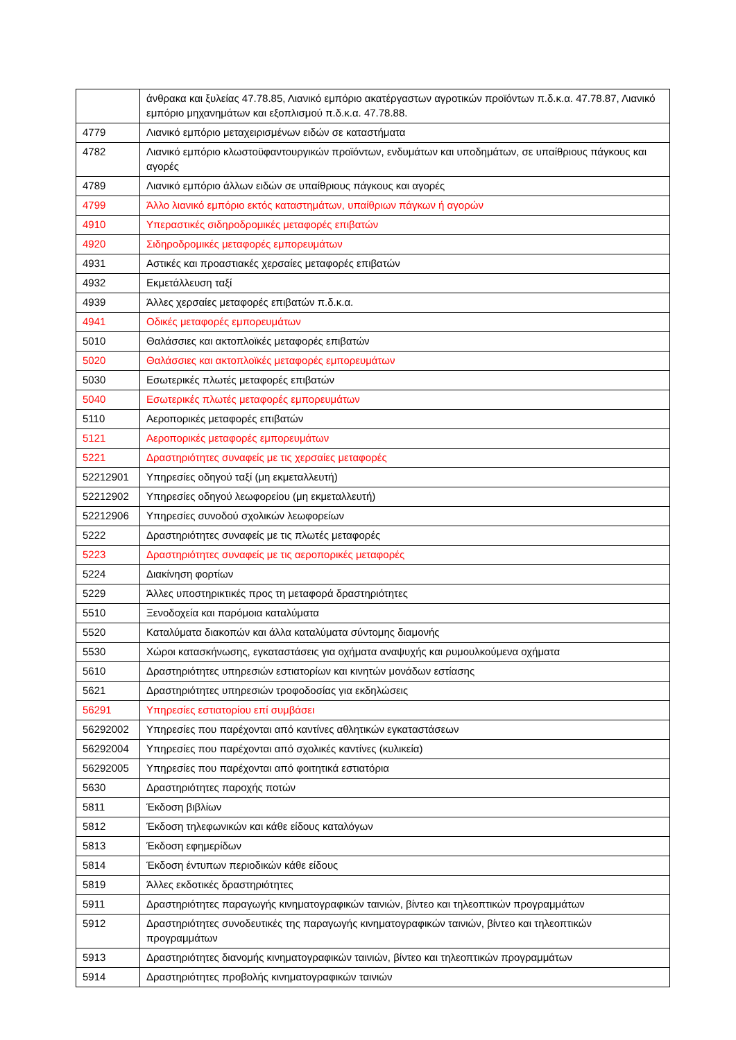| | άνθρακα και ξυλείας 47.78.85, Λιανικό εμπόριο ακατέργαστων αγροτικών προϊόντων π.δ.κ.α. 47.78.87, Λιανικό εμπόριο μηχανημάτων και εξοπλισμού π.δ.κ.α. 47.78.88. |
| 4779 | Λιανικό εμπόριο μεταχειρισμένων ειδών σε καταστήματα |
| 4782 | Λιανικό εμπόριο κλωστοϋφαντουργικών προϊόντων, ενδυμάτων και υποδημάτων, σε υπαίθριους πάγκους και αγορές |
| 4789 | Λιανικό εμπόριο άλλων ειδών σε υπαίθριους πάγκους και αγορές |
| 4799 | Άλλο λιανικό εμπόριο εκτός καταστημάτων, υπαίθριων πάγκων ή αγορών |
| 4910 | Υπεραστικές σιδηροδρομικές μεταφορές επιβατών |
| 4920 | Σιδηροδρομικές μεταφορές εμπορευμάτων |
| 4931 | Αστικές και προαστιακές χερσαίες μεταφορές επιβατών |
| 4932 | Εκμετάλλευση ταξί |
| 4939 | Άλλες χερσαίες μεταφορές επιβατών π.δ.κ.α. |
| 4941 | Οδικές μεταφορές εμπορευμάτων |
| 5010 | Θαλάσσιες και ακτοπλοϊκές μεταφορές επιβατών |
| 5020 | Θαλάσσιες και ακτοπλοϊκές μεταφορές εμπορευμάτων |
| 5030 | Εσωτερικές πλωτές μεταφορές επιβατών |
| 5040 | Εσωτερικές πλωτές μεταφορές εμπορευμάτων |
| 5110 | Αεροπορικές μεταφορές επιβατών |
| 5121 | Αεροπορικές μεταφορές εμπορευμάτων |
| 5221 | Δραστηριότητες συναφείς με τις χερσαίες μεταφορές |
| 52212901 | Υπηρεσίες οδηγού ταξί (μη εκμεταλλευτή) |
| 52212902 | Υπηρεσίες οδηγού λεωφορείου (μη εκμεταλλευτή) |
| 52212906 | Υπηρεσίες συνοδού σχολικών λεωφορείων |
| 5222 | Δραστηριότητες συναφείς με τις πλωτές μεταφορές |
| 5223 | Δραστηριότητες συναφείς με τις αεροπορικές μεταφορές |
| 5224 | Διακίνηση φορτίων |
| 5229 | Άλλες υποστηρικτικές προς τη μεταφορά δραστηριότητες |
| 5510 | Ξενοδοχεία και παρόμοια καταλύματα |
| 5520 | Καταλύματα διακοπών και άλλα καταλύματα σύντομης διαμονής |
| 5530 | Χώροι κατασκήνωσης, εγκαταστάσεις για οχήματα αναψυχής και ρυμουλκούμενα οχήματα |
| 5610 | Δραστηριότητες υπηρεσιών εστιατορίων και κινητών μονάδων εστίασης |
| 5621 | Δραστηριότητες υπηρεσιών τροφοδοσίας για εκδηλώσεις |
| 56291 | Υπηρεσίες εστιατορίου επί συμβάσει |
| 56292002 | Υπηρεσίες που παρέχονται από καντίνες αθλητικών εγκαταστάσεων |
| 56292004 | Υπηρεσίες που παρέχονται από σχολικές καντίνες (κυλικεία) |
| 56292005 | Υπηρεσίες που παρέχονται από φοιτητικά εστιατόρια |
| 5630 | Δραστηριότητες παροχής ποτών |
| 5811 | Έκδοση βιβλίων |
| 5812 | Έκδοση τηλεφωνικών και κάθε είδους καταλόγων |
| 5813 | Έκδοση εφημερίδων |
| 5814 | Έκδοση έντυπων περιοδικών κάθε είδους |
| 5819 | Άλλες εκδοτικές δραστηριότητες |
| 5911 | Δραστηριότητες παραγωγής κινηματογραφικών ταινιών, βίντεο και τηλεοπτικών προγραμμάτων |
| 5912 | Δραστηριότητες συνοδευτικές της παραγωγής κινηματογραφικών ταινιών, βίντεο και τηλεοπτικών προγραμμάτων |
| 5913 | Δραστηριότητες διανομής κινηματογραφικών ταινιών, βίντεο και τηλεοπτικών προγραμμάτων |
| 5914 | Δραστηριότητες προβολής κινηματογραφικών ταινιών |